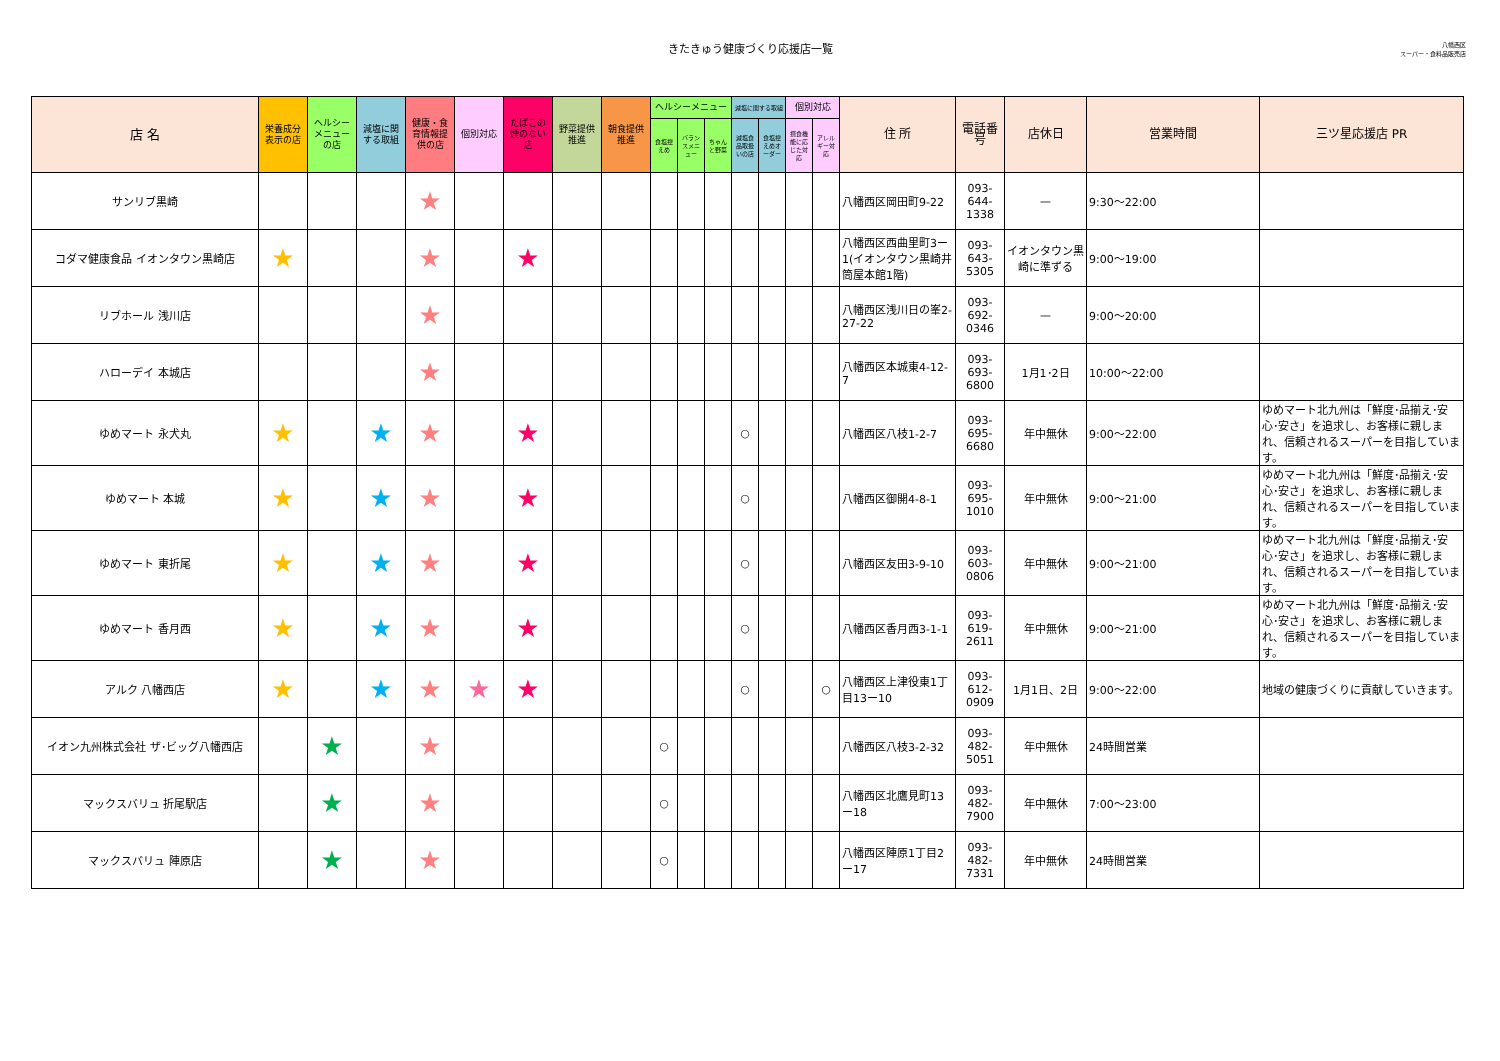きたきゅう健康づくり応援店一覧
八幡西区
スーパー・食料品販売店
| 店 名 | 栄養成分表示の店 | ヘルシーメニューの店 | 減塩に関する取組 | 健康・食育情報提供の店 | 個別対応 | たばこの煙のない店 | 野菜提供推進 | 朝食提供推進 | ヘルシーメニュー | | | 減塩に関する取組 | | 個別対応 | | 住 所 | 電話番号 | 店休日 | 営業時間 | 三ツ星応援店 PR |
| --- | --- | --- | --- | --- | --- | --- | --- | --- | --- | --- | --- | --- | --- | --- | --- | --- | --- | --- | --- | --- |
| | | | | | | | | | 食塩控えめ | バランスメニュー | ちゃんと野菜 | 減塩食品取扱いの店 | 食塩控えめオーダー | 摂食機能に応じた対応 | アレルギー対応 | | | | | |
| サンリブ黒崎 | | | | ★ | | | | | | | | | | | | 八幡西区岡田町9-22 | 093-644-1338 | — | 9:30～22:00 | |
| コダマ健康食品 イオンタウン黒崎店 | ★ | | | ★ | | ★ | | | | | | | | | | 八幡西区西曲里町3ー1(イオンタウン黒崎井筒屋本館1階) | 093-643-5305 | イオンタウン黒崎に準ずる | 9:00～19:00 | |
| リブホール 浅川店 | | | | ★ | | | | | | | | | | | | 八幡西区浅川日の峯2-27-22 | 093-692-0346 | — | 9:00～20:00 | |
| ハローデイ 本城店 | | | | ★ | | | | | | | | | | | | 八幡西区本城東4-12-7 | 093-693-6800 | 1月1･2日 | 10:00～22:00 | |
| ゆめマート 永犬丸 | ★ | | ★ | ★ | | ★ | | | | | | ○ | | | | 八幡西区八枝1-2-7 | 093-695-6680 | 年中無休 | 9:00～22:00 | ゆめマート北九州は「鮮度･品揃え･安心･安さ」を追求し、お客様に親しまれ、信頼されるスーパーを目指しています。 |
| ゆめマート 本城 | ★ | | ★ | ★ | | ★ | | | | | | ○ | | | | 八幡西区御開4-8-1 | 093-695-1010 | 年中無休 | 9:00～21:00 | ゆめマート北九州は「鮮度･品揃え･安心･安さ」を追求し、お客様に親しまれ、信頼されるスーパーを目指しています。 |
| ゆめマート 東折尾 | ★ | | ★ | ★ | | ★ | | | | | | ○ | | | | 八幡西区友田3-9-10 | 093-603-0806 | 年中無休 | 9:00～21:00 | ゆめマート北九州は「鮮度･品揃え･安心･安さ」を追求し、お客様に親しまれ、信頼されるスーパーを目指しています。 |
| ゆめマート 香月西 | ★ | | ★ | ★ | | ★ | | | | | | ○ | | | | 八幡西区香月西3-1-1 | 093-619-2611 | 年中無休 | 9:00～21:00 | ゆめマート北九州は「鮮度･品揃え･安心･安さ」を追求し、お客様に親しまれ、信頼されるスーパーを目指しています。 |
| アルク 八幡西店 | ★ | | ★ | ★ | ★ | ★ | | | | | | ○ | | | ○ | 八幡西区上津役東1丁目13ー10 | 093-612-0909 | 1月1日、2日 | 9:00～22:00 | 地域の健康づくりに貢献していきます。 |
| イオン九州株式会社 ザ･ビッグ八幡西店 | | ★ | | ★ | | | | | ○ | | | | | | | 八幡西区八枝3-2-32 | 093-482-5051 | 年中無休 | 24時間営業 | |
| マックスバリュ 折尾駅店 | | ★ | | ★ | | | | | ○ | | | | | | | 八幡西区北鷹見町13ー18 | 093-482-7900 | 年中無休 | 7:00～23:00 | |
| マックスバリュ 陣原店 | | ★ | | ★ | | | | | ○ | | | | | | | 八幡西区陣原1丁目2ー17 | 093-482-7331 | 年中無休 | 24時間営業 | |